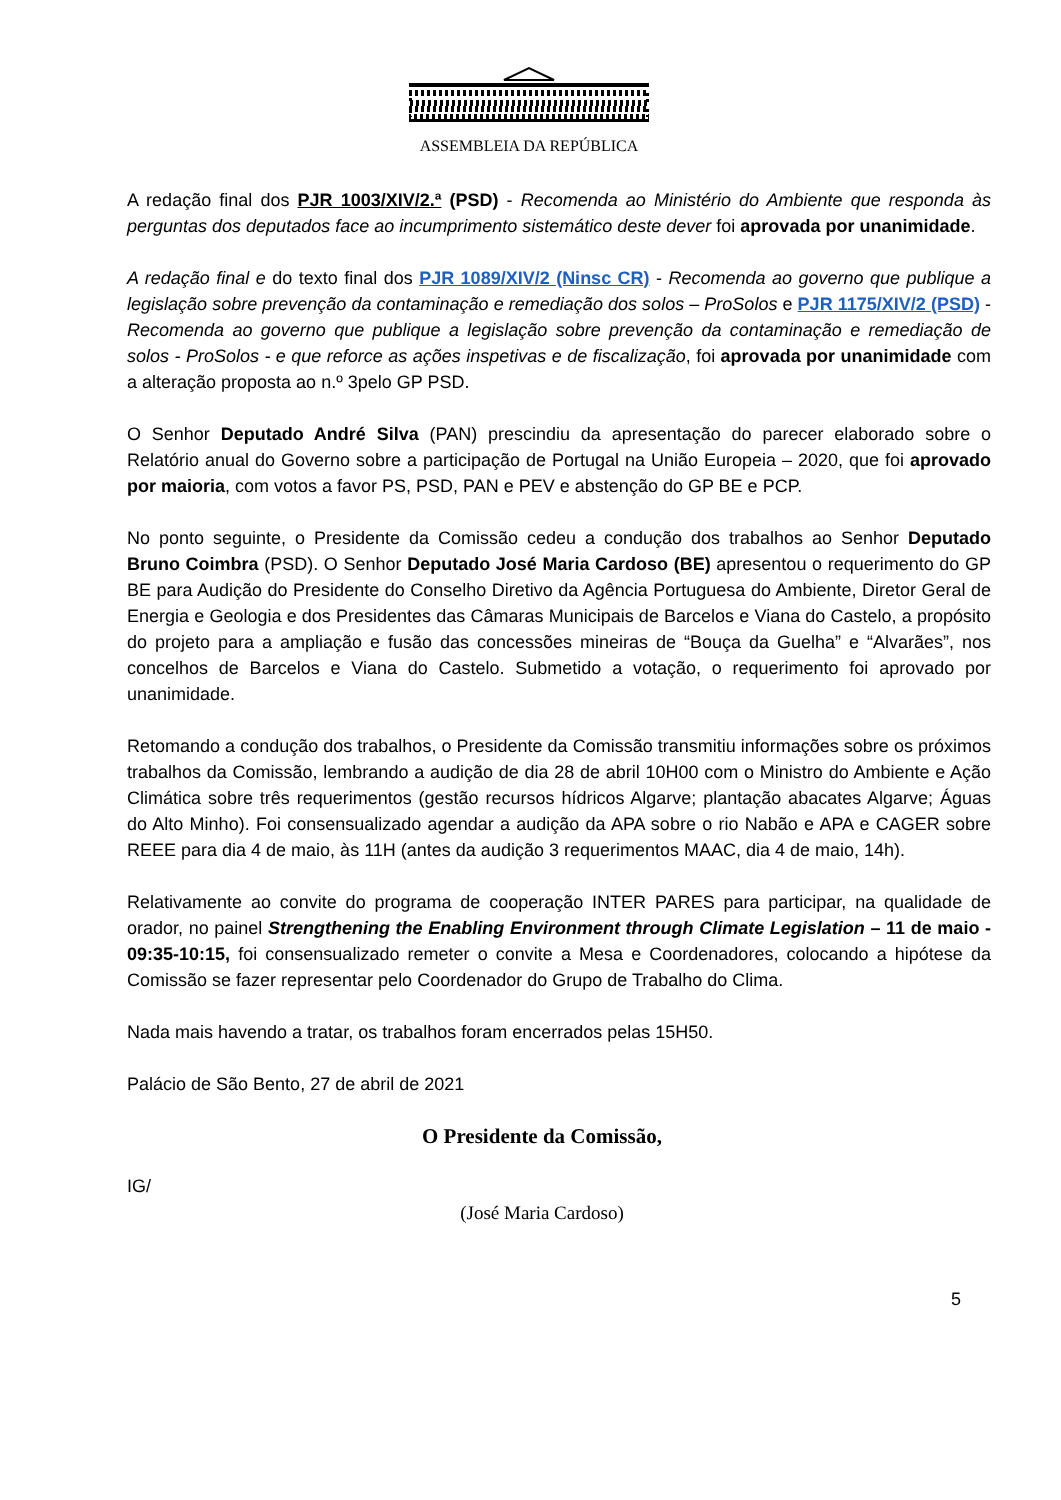ASSEMBLEIA DA REPÚBLICA
A redação final dos PJR 1003/XIV/2.ª (PSD) - Recomenda ao Ministério do Ambiente que responda às perguntas dos deputados face ao incumprimento sistemático deste dever foi aprovada por unanimidade.
A redação final e do texto final dos PJR 1089/XIV/2 (Ninsc CR) - Recomenda ao governo que publique a legislação sobre prevenção da contaminação e remediação dos solos – ProSolos e PJR 1175/XIV/2 (PSD) - Recomenda ao governo que publique a legislação sobre prevenção da contaminação e remediação de solos - ProSolos - e que reforce as ações inspetivas e de fiscalização, foi aprovada por unanimidade com a alteração proposta ao n.º 3pelo GP PSD.
O Senhor Deputado André Silva (PAN) prescindiu da apresentação do parecer elaborado sobre o Relatório anual do Governo sobre a participação de Portugal na União Europeia – 2020, que foi aprovado por maioria, com votos a favor PS, PSD, PAN e PEV e abstenção do GP BE e PCP.
No ponto seguinte, o Presidente da Comissão cedeu a condução dos trabalhos ao Senhor Deputado Bruno Coimbra (PSD). O Senhor Deputado José Maria Cardoso (BE) apresentou o requerimento do GP BE para Audição do Presidente do Conselho Diretivo da Agência Portuguesa do Ambiente, Diretor Geral de Energia e Geologia e dos Presidentes das Câmaras Municipais de Barcelos e Viana do Castelo, a propósito do projeto para a ampliação e fusão das concessões mineiras de “Bouça da Guelha” e “Alvarães”, nos concelhos de Barcelos e Viana do Castelo. Submetido a votação, o requerimento foi aprovado por unanimidade.
Retomando a condução dos trabalhos, o Presidente da Comissão transmitiu informações sobre os próximos trabalhos da Comissão, lembrando a audição de dia 28 de abril 10H00 com o Ministro do Ambiente e Ação Climática sobre três requerimentos (gestão recursos hídricos Algarve; plantação abacates Algarve; Águas do Alto Minho). Foi consensualizado agendar a audição da APA sobre o rio Nabão e APA e CAGER sobre REEE para dia 4 de maio, às 11H (antes da audição 3 requerimentos MAAC, dia 4 de maio, 14h).
Relativamente ao convite do programa de cooperação INTER PARES para participar, na qualidade de orador, no painel Strengthening the Enabling Environment through Climate Legislation – 11 de maio - 09:35-10:15, foi consensualizado remeter o convite a Mesa e Coordenadores, colocando a hipótese da Comissão se fazer representar pelo Coordenador do Grupo de Trabalho do Clima.
Nada mais havendo a tratar, os trabalhos foram encerrados pelas 15H50.
Palácio de São Bento, 27 de abril de 2021
IG/
O Presidente da Comissão,
(José Maria Cardoso)
5